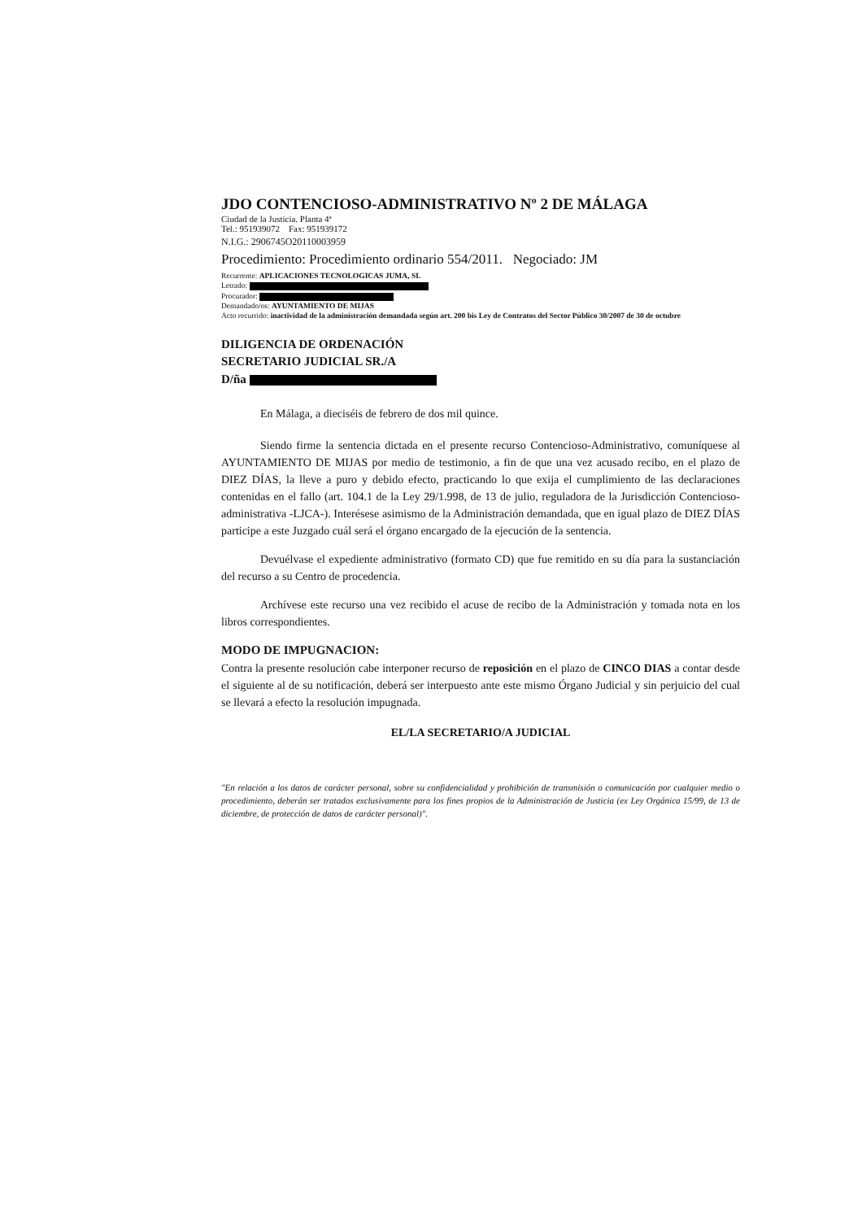JDO CONTENCIOSO-ADMINISTRATIVO Nº 2 DE MÁLAGA
Ciudad de la Justicia. Planta 4ª
Tel.: 951939072 Fax: 951939172
N.I.G.: 2906745O20110003959
Procedimiento: Procedimiento ordinario 554/2011. Negociado: JM
Recurrente: APLICACIONES TECNOLOGICAS JUMA, SL
Letrado:
Procurador:
Demandado/os: AYUNTAMIENTO DE MIJAS
Acto recurrido: inactividad de la administración demandada según art. 200 bis Ley de Contratos del Sector Público 30/2007 de 30 de octubre
DILIGENCIA DE ORDENACIÓN
SECRETARIO JUDICIAL SR./A
D/ña
En Málaga, a dieciséis de febrero de dos mil quince.
Siendo firme la sentencia dictada en el presente recurso Contencioso-Administrativo, comuníquese al AYUNTAMIENTO DE MIJAS por medio de testimonio, a fin de que una vez acusado recibo, en el plazo de DIEZ DÍAS, la lleve a puro y debido efecto, practicando lo que exija el cumplimiento de las declaraciones contenidas en el fallo (art. 104.1 de la Ley 29/1.998, de 13 de julio, reguladora de la Jurisdicción Contencioso-administrativa -LJCA-). Interésese asimismo de la Administración demandada, que en igual plazo de DIEZ DÍAS participe a este Juzgado cuál será el órgano encargado de la ejecución de la sentencia.
Devuélvase el expediente administrativo (formato CD) que fue remitido en su día para la sustanciación del recurso a su Centro de procedencia.
Archívese este recurso una vez recibido el acuse de recibo de la Administración y tomada nota en los libros correspondientes.
MODO DE IMPUGNACION:
Contra la presente resolución cabe interponer recurso de reposición en el plazo de CINCO DIAS a contar desde el siguiente al de su notificación, deberá ser interpuesto ante este mismo Órgano Judicial y sin perjuicio del cual se llevará a efecto la resolución impugnada.
EL/LA SECRETARIO/A JUDICIAL
"En relación a los datos de carácter personal, sobre su confidencialidad y prohibición de transmisión o comunicación por cualquier medio o procedimiento, deberán ser tratados exclusivamente para los fines propios de la Administración de Justicia (ex Ley Orgánica 15/99, de 13 de diciembre, de protección de datos de carácter personal)".